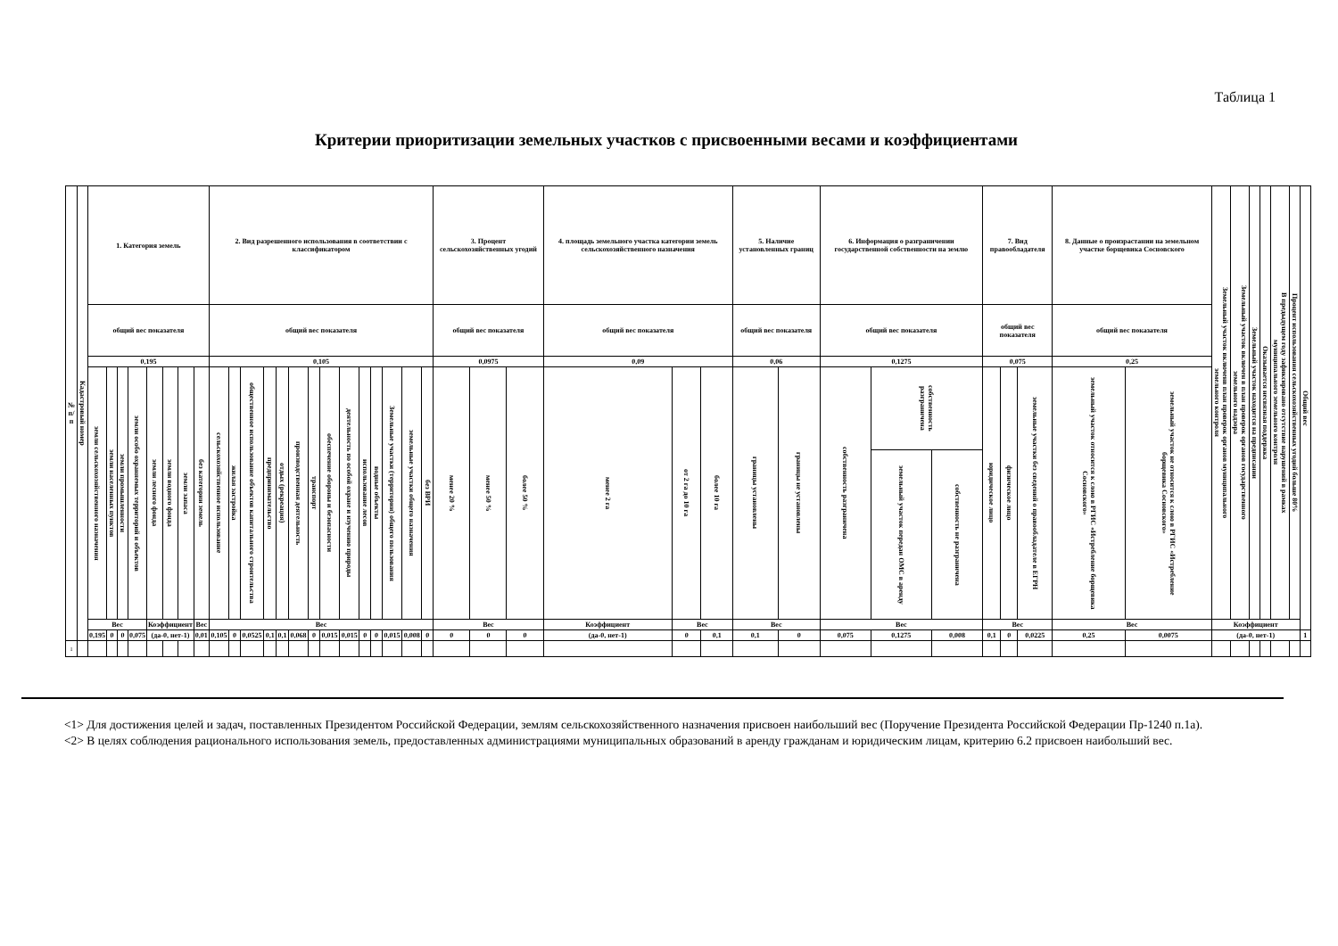Таблица 1
Критерии приоритизации земельных участков с присвоенными весами и коэффициентами
| № п/п | Кадастровый номер | 1. Категория земель | | | | | | | | 2. Вид разрешенного использования в соответствии с классификатором | | | | | | | | | | | | | | 3. Процент сельскохозяйственных угодий | | | 4. площадь земельного участка категории земель сельскохозяйственного назначения | | | 5. Наличие установленных границ | | 6. Информация о разграничении государственной собственности на землю | | | 7. Вид правообладателя | | | 8. Данные о произрастании на земельном участке борщевика Сосновского | | Земельный участок включенв план проверок органов муниципального земельного контроля | Земельный участок включен в план проверок органов государственного земельного надзора | Земельный участок находится на предписании | Оказывается несвязная поддержка | В предыдущем году зафиксировано отсутствие нарушений в рамках муниципального земельного контроля | Процент использования сельскохозяйственных угодий больше 80% | Общий вес |
| --- | --- | --- | --- | --- | --- | --- | --- | --- | --- | --- | --- | --- | --- | --- | --- | --- | --- | --- | --- | --- | --- | --- | --- | --- | --- | --- | --- | --- | --- | --- | --- | --- | --- | --- | --- | --- | --- | --- | --- | --- | --- | --- | --- | --- | --- | --- |
| | | общий вес показателя | | | | | | | | общий вес показателя | | | | | | | | | | | | | | общий вес показателя | | | общий вес показателя | | | общий вес показателя | | общий вес показателя | | | общий вес показателя | | | общий вес показателя | | | | | | | | |
| | | 0,195 | | | | | | | | 0,105 | | | | | | | | | | | | | | 0,0975 | | | 0,09 | | | 0,06 | | 0,1275 | | | 0,075 | | | 0,25 | | | | | | | | |
| | | земли сельскохозяйственного назначения | земли населенных пунктов | земли промышленности | земли особо охраняемых территорий и объектов | земли лесного фонда | земли водного фонда | земли запаса | без категории земель | сельскохозяйственное использование | жилая застройка | общественное использование объектов капитального строительства | предпринимательство | отдых (рекреация) | производственная деятельность | транспорт | обеспечение обороны и безопасности | деятельность по особой охране и изучению природы | использование лесов | водные объекты | Земельные участки (территории) общего пользования | земельные участки общего назначения | без ВРИ | менее 20 % | менее 50 % | более 50 % | менее 2 га | от 2 га до 10 га | более 10 га | границы установлены | границы не установлены | собственность разграничена | собственность разграничена | | юридическое лицо | физическое лицо | земельные участки без сведений о правообладателе в ЕГРН | земельный участок относится к слою в РГИС «Истребление борщевика Сосновского» | земельный участок не относится к слою в РГИС «Истребление борщевика Сосновского» | | | | | | | |
| | | | | | | | | | | | | | | | | | | | | | | | | | | | | | | | | | земельный участок передан ОМС в аренду | собственность не разграничена | | | | | | | | | | | | |
| | | Вес | | | | Коэффициент | | | Вес | Вес | | | | | | | | | | | | | | Вес | | | Коэффициент | Вес | | Вес | | Вес | | | Вес | | | Вес | | Коэффициент | | | | | | |
| | | 0,195 | 0 | 0 | 0,075 | (да-0, нет-1) | | | 0,01 | 0,105 | 0 | 0,0525 | 0,1 | 0,1 | 0,068 | 0 | 0,015 | 0,015 | 0 | 0 | 0,015 | 0,008 | 0 | 0 | 0 | 0 | (да-0, нет-1) | 0 | 0,1 | 0,1 | 0 | 0,075 | 0,1275 | 0,008 | 0,1 | 0 | 0,0225 | 0,25 | 0,0075 | (да-0, нет-1) | | | | | | 1 |
| 1 | | | | | | | | | | | | | | | | | | | | | | | | | | | | | | | | | | | | | | | | | | | | | | |
<1> Для достижения целей и задач, поставленных Президентом Российской Федерации, землям сельскохозяйственного назначения присвоен наибольший вес (Поручение Президента Российской Федерации Пр-1240 п.1а).
<2> В целях соблюдения рационального использования земель, предоставленных администрациями муниципальных образований в аренду гражданам и юридическим лицам, критерию 6.2 присвоен наибольший вес.